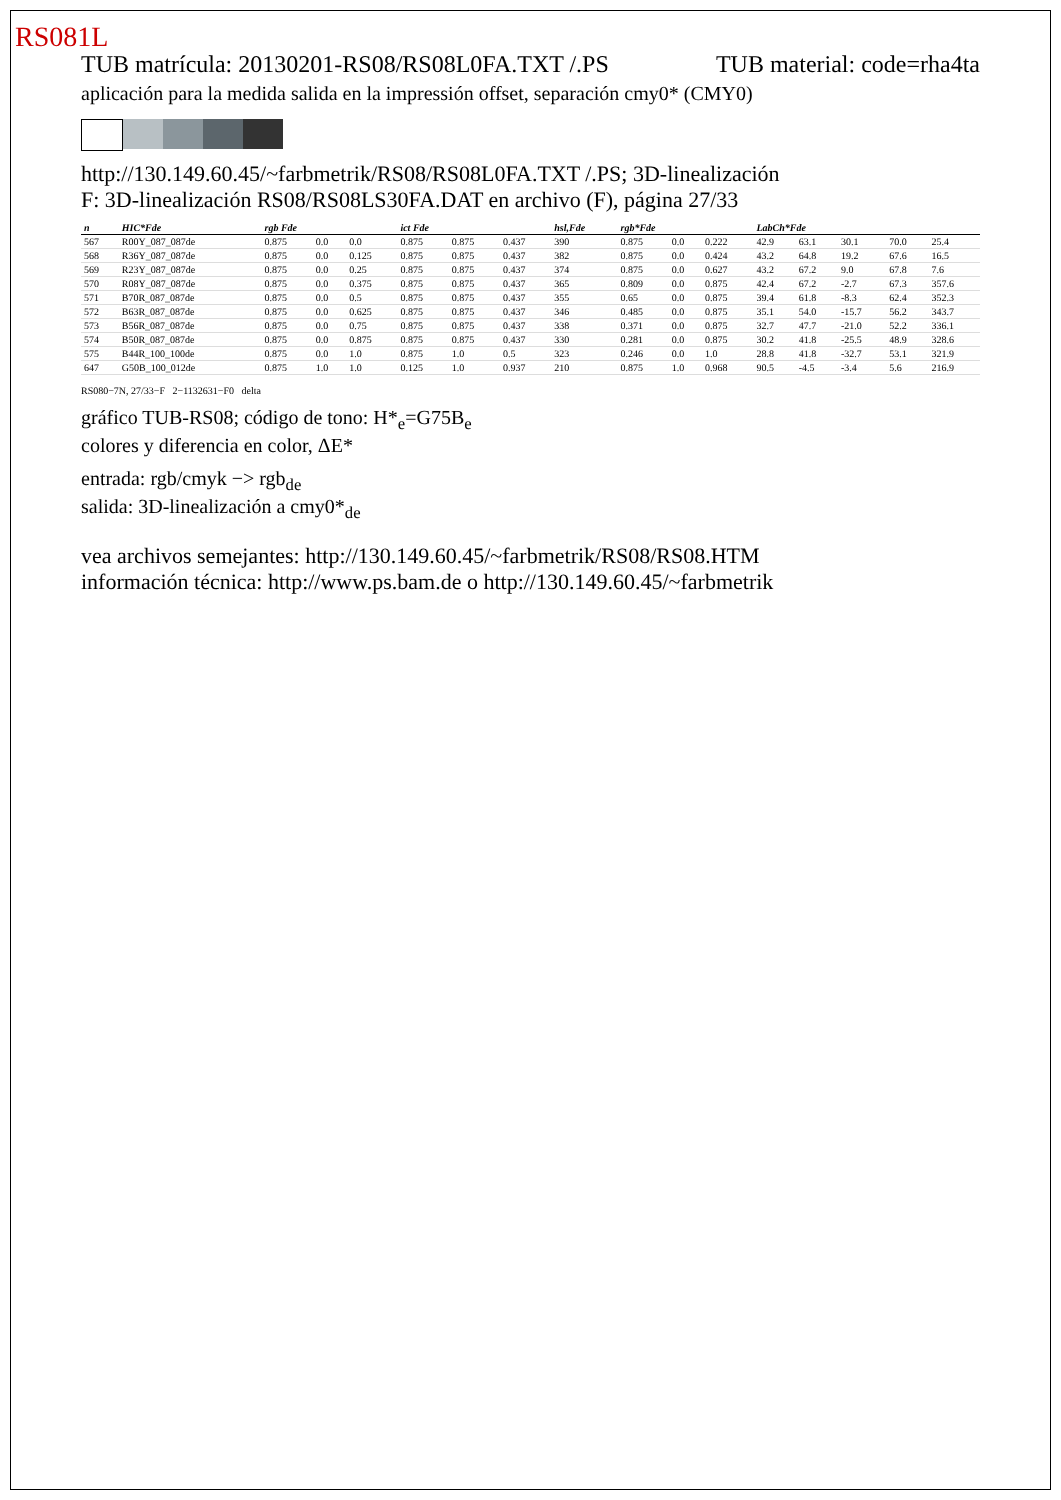RS081L
TUB matrícula: 20130201-RS08/RS08L0FA.TXT /.PS
TUB material: code=rha4ta
aplicación para la medida salida en la impressión offset, separación cmy0* (CMY0)
http://130.149.60.45/~farbmetrik/RS08/RS08L0FA.TXT /.PS; 3D-linealización
F: 3D-linealización RS08/RS08LS30FA.DAT en archivo (F), página 27/33
| n | HIC*Fde | rgb Fde | | | ict Fde | | | hsl,Fde | rgb*Fde | | | LabCh*Fde | | | | |
| --- | --- | --- | --- | --- | --- | --- | --- | --- | --- | --- | --- | --- | --- | --- | --- | --- |
| 567 | R00Y_087_087de | 0.875 | 0.0 | 0.0 | 0.875 | 0.875 | 0.437 | 390 | 0.875 | 0.0 | 0.222 | 42.9 | 63.1 | 30.1 | 70.0 | 25.4 |
| 568 | R36Y_087_087de | 0.875 | 0.0 | 0.125 | 0.875 | 0.875 | 0.437 | 382 | 0.875 | 0.0 | 0.424 | 43.2 | 64.8 | 19.2 | 67.6 | 16.5 |
| 569 | R23Y_087_087de | 0.875 | 0.0 | 0.25 | 0.875 | 0.875 | 0.437 | 374 | 0.875 | 0.0 | 0.627 | 43.2 | 67.2 | 9.0 | 67.8 | 7.6 |
| 570 | R08Y_087_087de | 0.875 | 0.0 | 0.375 | 0.875 | 0.875 | 0.437 | 365 | 0.809 | 0.0 | 0.875 | 42.4 | 67.2 | -2.7 | 67.3 | 357.6 |
| 571 | B70R_087_087de | 0.875 | 0.0 | 0.5 | 0.875 | 0.875 | 0.437 | 355 | 0.65 | 0.0 | 0.875 | 39.4 | 61.8 | -8.3 | 62.4 | 352.3 |
| 572 | B63R_087_087de | 0.875 | 0.0 | 0.625 | 0.875 | 0.875 | 0.437 | 346 | 0.485 | 0.0 | 0.875 | 35.1 | 54.0 | -15.7 | 56.2 | 343.7 |
| 573 | B56R_087_087de | 0.875 | 0.0 | 0.75 | 0.875 | 0.875 | 0.437 | 338 | 0.371 | 0.0 | 0.875 | 32.7 | 47.7 | -21.0 | 52.2 | 336.1 |
| 574 | B50R_087_087de | 0.875 | 0.0 | 0.875 | 0.875 | 0.875 | 0.437 | 330 | 0.281 | 0.0 | 0.875 | 30.2 | 41.8 | -25.5 | 48.9 | 328.6 |
| 575 | B44R_100_100de | 0.875 | 0.0 | 1.0 | 0.875 | 1.0 | 0.5 | 323 | 0.246 | 0.0 | 1.0 | 28.8 | 41.8 | -32.7 | 53.1 | 321.9 |
| 647 | G50B_100_012de | 0.875 | 1.0 | 1.0 | 0.125 | 1.0 | 0.937 | 210 | 0.875 | 1.0 | 0.968 | 90.5 | -4.5 | -3.4 | 5.6 | 216.9 |
RS080−7N, 27/33−F 2−1132631−F0 delta
gráfico TUB-RS08; código de tono: H*<sub>e</sub>=G75B<sub>e</sub>
colores y diferencia en color, ΔE*
entrada: rgb/cmyk −> rgb<sub>de</sub>
salida: 3D-linealización a cmy0*<sub>de</sub>
vea archivos semejantes: http://130.149.60.45/~farbmetrik/RS08/RS08.HTM
información técnica: http://www.ps.bam.de o http://130.149.60.45/~farbmetrik